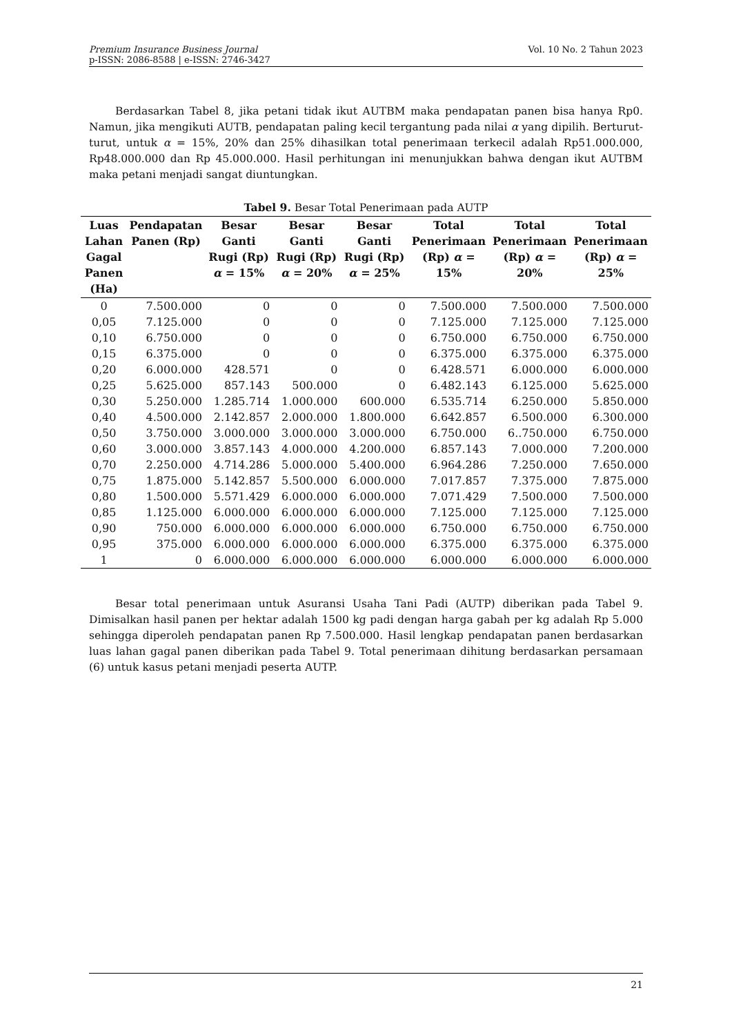Premium Insurance Business Journal
p-ISSN: 2086-8588 | e-ISSN: 2746-3427
Vol. 10 No. 2 Tahun 2023
Berdasarkan Tabel 8, jika petani tidak ikut AUTBM maka pendapatan panen bisa hanya Rp0. Namun, jika mengikuti AUTB, pendapatan paling kecil tergantung pada nilai α yang dipilih. Berturut-turut, untuk α = 15%, 20% dan 25% dihasilkan total penerimaan terkecil adalah Rp51.000.000, Rp48.000.000 dan Rp 45.000.000. Hasil perhitungan ini menunjukkan bahwa dengan ikut AUTBM maka petani menjadi sangat diuntungkan.
Tabel 9. Besar Total Penerimaan pada AUTP
| Luas Lahan Gagal Panen (Ha) | Pendapatan Panen (Rp) | Besar Ganti Rugi (Rp) α = 15% | Besar Ganti Rugi (Rp) α = 20% | Besar Ganti Rugi (Rp) α = 25% | Total Penerimaan (Rp) α = 15% | Total Penerimaan (Rp) α = 20% | Total Penerimaan (Rp) α = 25% |
| --- | --- | --- | --- | --- | --- | --- | --- |
| 0 | 7.500.000 | 0 | 0 | 0 | 7.500.000 | 7.500.000 | 7.500.000 |
| 0,05 | 7.125.000 | 0 | 0 | 0 | 7.125.000 | 7.125.000 | 7.125.000 |
| 0,10 | 6.750.000 | 0 | 0 | 0 | 6.750.000 | 6.750.000 | 6.750.000 |
| 0,15 | 6.375.000 | 0 | 0 | 0 | 6.375.000 | 6.375.000 | 6.375.000 |
| 0,20 | 6.000.000 | 428.571 | 0 | 0 | 6.428.571 | 6.000.000 | 6.000.000 |
| 0,25 | 5.625.000 | 857.143 | 500.000 | 0 | 6.482.143 | 6.125.000 | 5.625.000 |
| 0,30 | 5.250.000 | 1.285.714 | 1.000.000 | 600.000 | 6.535.714 | 6.250.000 | 5.850.000 |
| 0,40 | 4.500.000 | 2.142.857 | 2.000.000 | 1.800.000 | 6.642.857 | 6.500.000 | 6.300.000 |
| 0,50 | 3.750.000 | 3.000.000 | 3.000.000 | 3.000.000 | 6.750.000 | 6..750.000 | 6.750.000 |
| 0,60 | 3.000.000 | 3.857.143 | 4.000.000 | 4.200.000 | 6.857.143 | 7.000.000 | 7.200.000 |
| 0,70 | 2.250.000 | 4.714.286 | 5.000.000 | 5.400.000 | 6.964.286 | 7.250.000 | 7.650.000 |
| 0,75 | 1.875.000 | 5.142.857 | 5.500.000 | 6.000.000 | 7.017.857 | 7.375.000 | 7.875.000 |
| 0,80 | 1.500.000 | 5.571.429 | 6.000.000 | 6.000.000 | 7.071.429 | 7.500.000 | 7.500.000 |
| 0,85 | 1.125.000 | 6.000.000 | 6.000.000 | 6.000.000 | 7.125.000 | 7.125.000 | 7.125.000 |
| 0,90 | 750.000 | 6.000.000 | 6.000.000 | 6.000.000 | 6.750.000 | 6.750.000 | 6.750.000 |
| 0,95 | 375.000 | 6.000.000 | 6.000.000 | 6.000.000 | 6.375.000 | 6.375.000 | 6.375.000 |
| 1 | 0 | 6.000.000 | 6.000.000 | 6.000.000 | 6.000.000 | 6.000.000 | 6.000.000 |
Besar total penerimaan untuk Asuransi Usaha Tani Padi (AUTP) diberikan pada Tabel 9. Dimisalkan hasil panen per hektar adalah 1500 kg padi dengan harga gabah per kg adalah Rp 5.000 sehingga diperoleh pendapatan panen Rp 7.500.000. Hasil lengkap pendapatan panen berdasarkan luas lahan gagal panen diberikan pada Tabel 9. Total penerimaan dihitung berdasarkan persamaan (6) untuk kasus petani menjadi peserta AUTP.
21